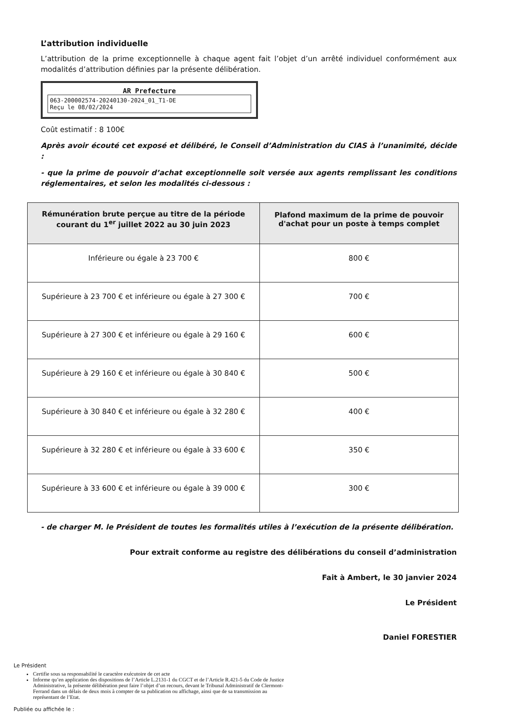L’attribution individuelle
L’attribution de la prime exceptionnelle à chaque agent fait l’objet d’un arrêté individuel conformément aux modalités d’attribution définies par la présente délibération.
AR Prefecture
063-200002574-20240130-2024_01_T1-DE
Reçu le 08/02/2024
Coût estimatif : 8 100€
Après avoir écouté cet exposé et délibéré, le Conseil d’Administration du CIAS à l’unanimité, décide :
- que la prime de pouvoir d’achat exceptionnelle soit versée aux agents remplissant les conditions réglementaires, et selon les modalités ci-dessous :
| Rémunération brute perçue au titre de la période courant du 1<sup>er</sup> juillet 2022 au 30 juin 2023 | Plafond maximum de la prime de pouvoir d'achat pour un poste à temps complet |
| --- | --- |
| Inférieure ou égale à 23 700 € | 800 € |
| Supérieure à 23 700 € et inférieure ou égale à 27 300 € | 700 € |
| Supérieure à 27 300 € et inférieure ou égale à 29 160 € | 600 € |
| Supérieure à 29 160 € et inférieure ou égale à 30 840 € | 500 € |
| Supérieure à 30 840 € et inférieure ou égale à 32 280 € | 400 € |
| Supérieure à 32 280 € et inférieure ou égale à 33 600 € | 350 € |
| Supérieure à 33 600 € et inférieure ou égale à 39 000 € | 300 € |
- de charger M. le Président de toutes les formalités utiles à l’exécution de la présente délibération.
Pour extrait conforme au registre des délibérations du conseil d’administration
Fait à Ambert, le 30 janvier 2024
Le Président
Daniel FORESTIER
Le Président
Certifie sous sa responsabilité le caractère exécutoire de cet acte
Informe qu’en application des dispositions de l’Article L.2131-1 du CGCT et de l’Article R.421-5 du Code de Justice Administrative, la présente délibération peut faire l’objet d’un recours, devant le Tribunal Administratif de Clermont-Ferrand dans un délais de deux mois à compter de sa publication ou affichage, ainsi que de sa transmission au représentant de l’Etat.
Publiée ou affichée le :